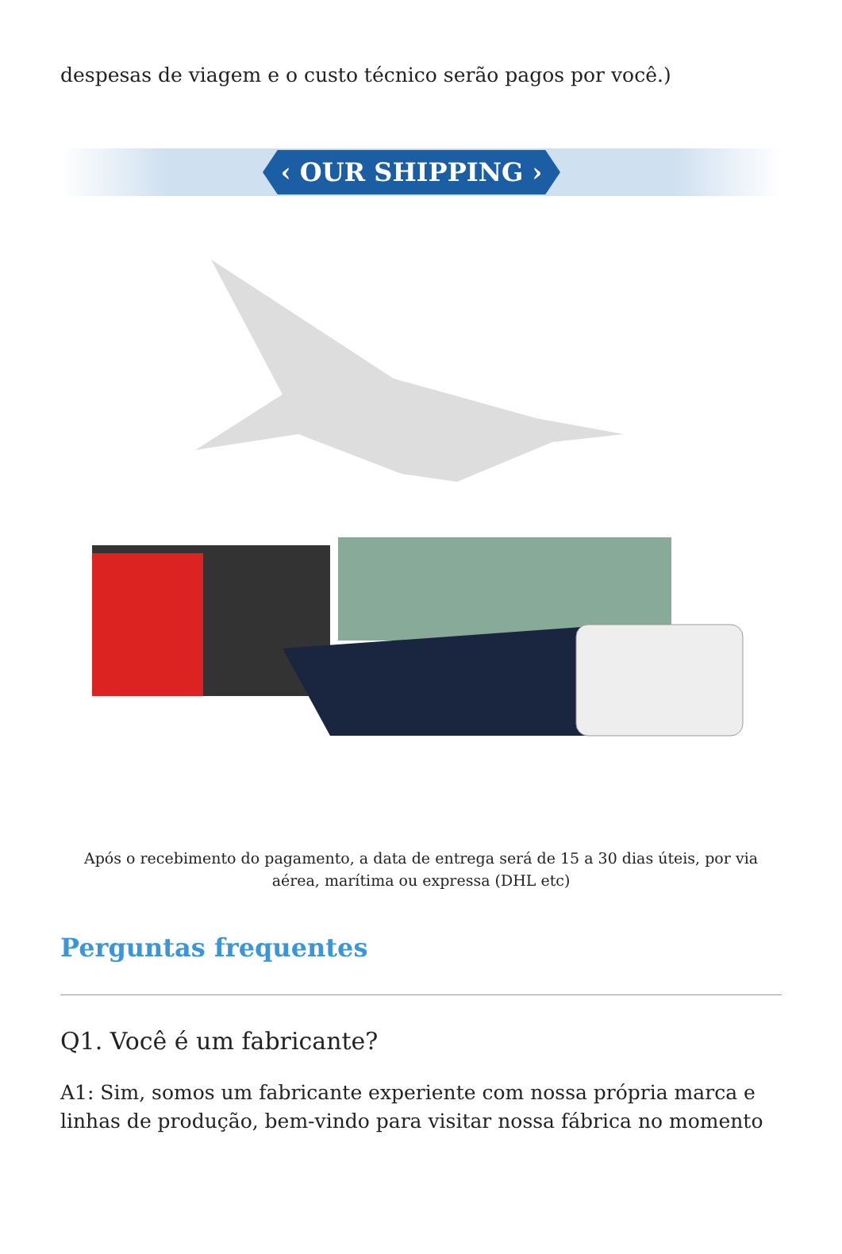despesas de viagem e o custo técnico serão pagos por você.)
‹ OUR SHIPPING ›
Após o recebimento do pagamento, a data de entrega será de 15 a 30 dias úteis, por via aérea, marítima ou expressa (DHL etc)
Perguntas frequentes
Q1. Você é um fabricante?
A1: Sim, somos um fabricante experiente com nossa própria marca e linhas de produção, bem-vindo para visitar nossa fábrica no momento